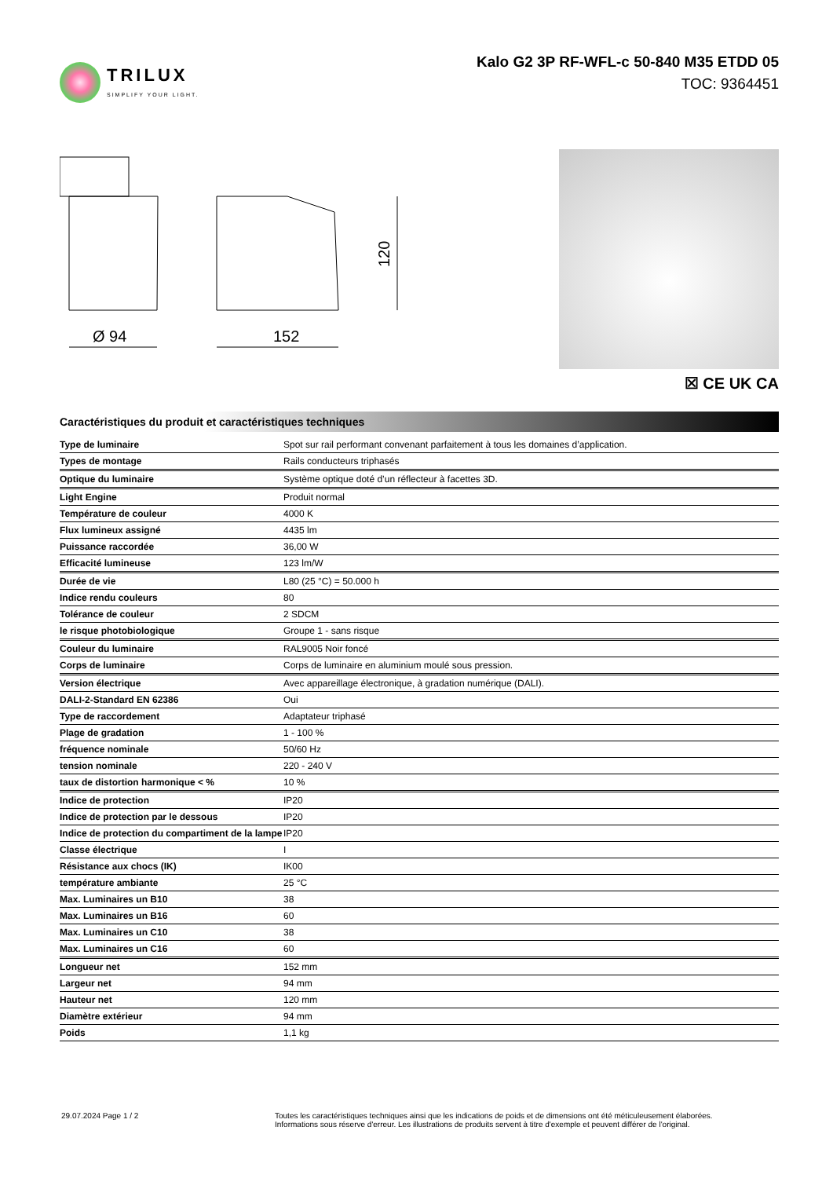TRILUX
SIMPLIFY YOUR LIGHT.
Kalo G2 3P RF-WFL-c 50-840 M35 ETDD 05
TOC: 9364451
Ø 94
152
120
☒ CE UK CA
Caractéristiques du produit et caractéristiques techniques
| Type de luminaire | Spot sur rail performant convenant parfaitement à tous les domaines d’application. |
| Types de montage | Rails conducteurs triphasés |
| Optique du luminaire | Système optique doté d’un réflecteur à facettes 3D. |
| Light Engine | Produit normal |
| Température de couleur | 4000 K |
| Flux lumineux assigné | 4435 lm |
| Puissance raccordée | 36,00 W |
| Efficacité lumineuse | 123 lm/W |
| Durée de vie | L80 (25 °C) = 50.000 h |
| Indice rendu couleurs | 80 |
| Tolérance de couleur | 2 SDCM |
| le risque photobiologique | Groupe 1 - sans risque |
| Couleur du luminaire | RAL9005 Noir foncé |
| Corps de luminaire | Corps de luminaire en aluminium moulé sous pression. |
| Version électrique | Avec appareillage électronique, à gradation numérique (DALI). |
| DALI-2-Standard EN 62386 | Oui |
| Type de raccordement | Adaptateur triphasé |
| Plage de gradation | 1 - 100 % |
| fréquence nominale | 50/60 Hz |
| tension nominale | 220 - 240 V |
| taux de distortion harmonique < % | 10 % |
| Indice de protection | IP20 |
| Indice de protection par le dessous | IP20 |
| Indice de protection du compartiment de la lampe | IP20 |
| Classe électrique | I |
| Résistance aux chocs (IK) | IK00 |
| température ambiante | 25 °C |
| Max. Luminaires un B10 | 38 |
| Max. Luminaires un B16 | 60 |
| Max. Luminaires un C10 | 38 |
| Max. Luminaires un C16 | 60 |
| Longueur net | 152 mm |
| Largeur net | 94 mm |
| Hauteur net | 120 mm |
| Diamètre extérieur | 94 mm |
| Poids | 1,1 kg |
29.07.2024 Page 1 / 2 Toutes les caractéristiques techniques ainsi que les indications de poids et de dimensions ont été méticuleusement élaborées.
Informations sous réserve d'erreur. Les illustrations de produits servent à titre d'exemple et peuvent différer de l'original.